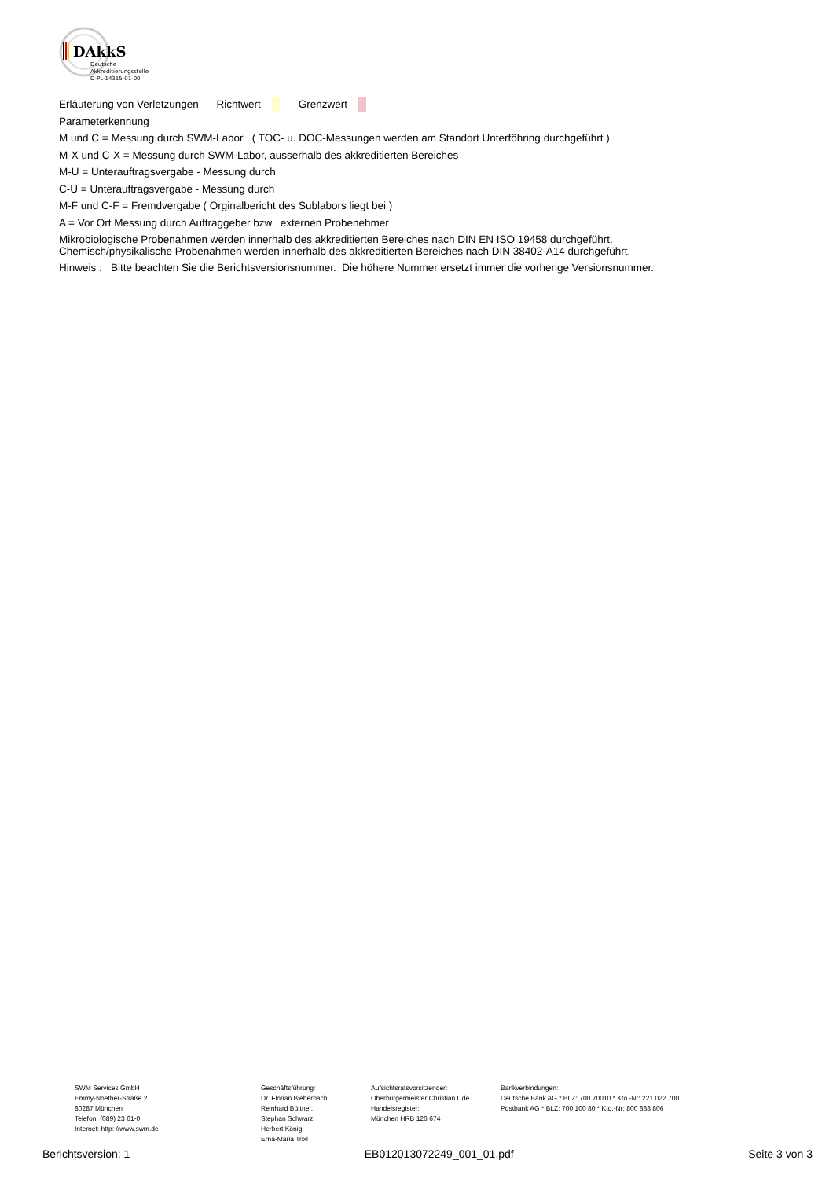DAkkS
Deutsche
Akkreditierungsstelle
D-PL-14315-01-00
Erläuterung von Verletzungen Richtwert Grenzwert
Parameterkennung
M und C = Messung durch SWM-Labor ( TOC- u. DOC-Messungen werden am Standort Unterföhring durchgeführt )
M-X und C-X = Messung durch SWM-Labor, ausserhalb des akkreditierten Bereiches
M-U = Unterauftragsvergabe - Messung durch
C-U = Unterauftragsvergabe - Messung durch
M-F und C-F = Fremdvergabe ( Orginalbericht des Sublabors liegt bei )
A = Vor Ort Messung durch Auftraggeber bzw. externen Probenehmer
Mikrobiologische Probenahmen werden innerhalb des akkreditierten Bereiches nach DIN EN ISO 19458 durchgeführt.
Chemisch/physikalische Probenahmen werden innerhalb des akkreditierten Bereiches nach DIN 38402-A14 durchgeführt.
Hinweis : Bitte beachten Sie die Berichtsversionsnummer. Die höhere Nummer ersetzt immer die vorherige Versionsnummer.
SWM Services GmbH
Emmy-Noether-Straße 2
80287 München
Telefon: (089) 23 61-0
Internet: http: //www.swm.de
Geschäftsführung:
Dr. Florian Bieberbach,
Reinhard Büttner,
Stephan Schwarz,
Herbert König,
Erna-Maria Trixl
Aufsichtsratsvorsitzender:
Oberbürgermeister Christian Ude
Handelsregister:
München HRB 126 674
Bankverbindungen:
Deutsche Bank AG * BLZ: 700 70010 * Kto.-Nr: 221 022 700
Postbank AG * BLZ: 700 100 80 * Kto.-Nr: 800 888 806
Berichtsversion: 1 EB012013072249_001_01.pdf Seite 3 von 3